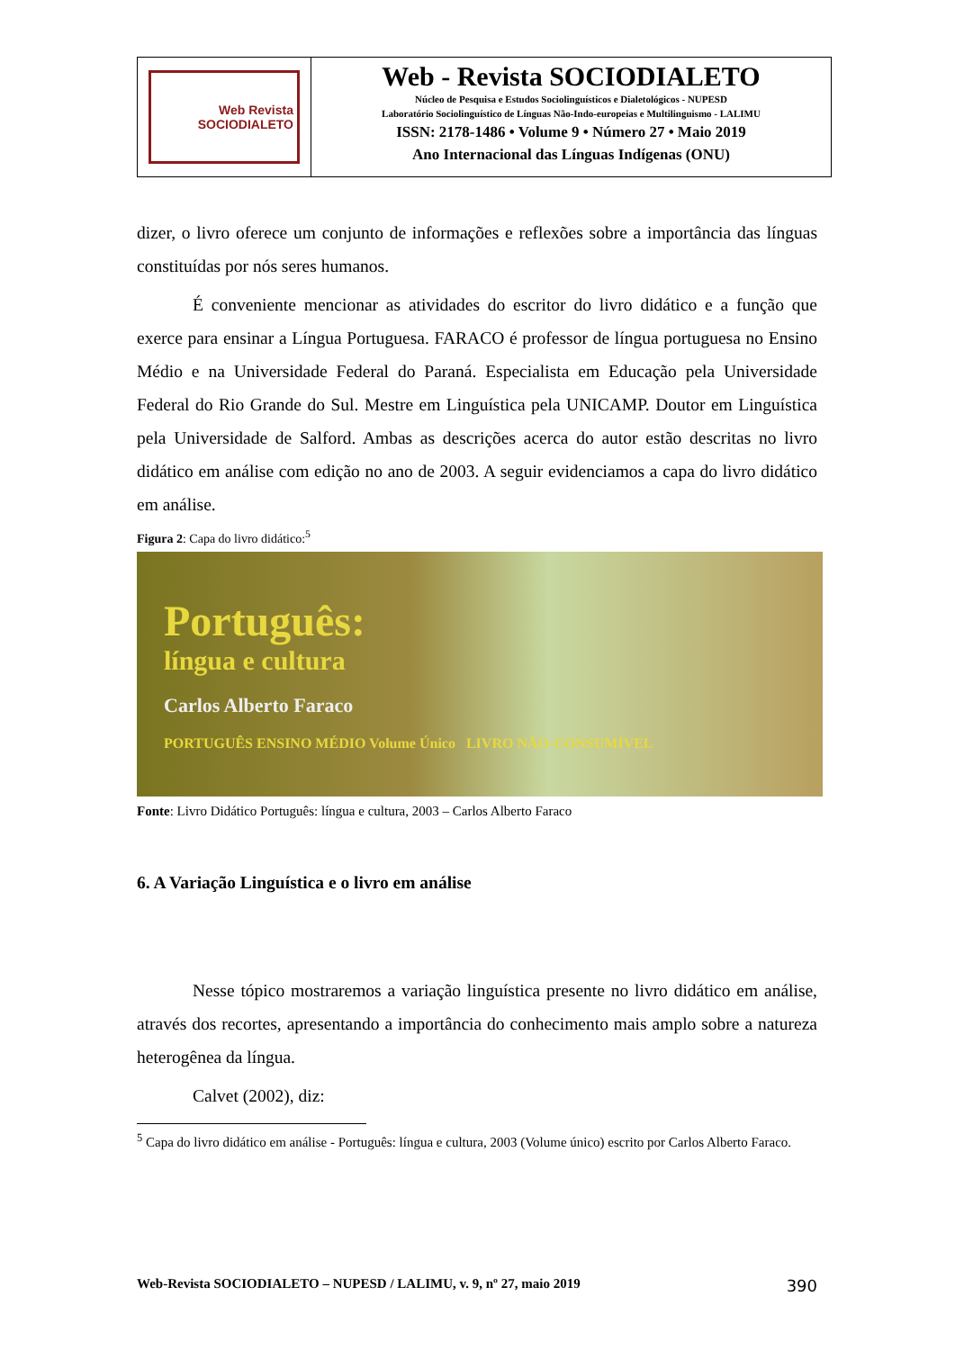Web Revista
SOCIODIALETO
Web - Revista SOCIODIALETO
Núcleo de Pesquisa e Estudos Sociolinguísticos e Dialetológicos - NUPESD
Laboratório Sociolinguístico de Línguas Não-Indo-europeias e Multilinguismo - LALIMU
ISSN: 2178-1486 • Volume 9 • Número 27 • Maio 2019
Ano Internacional das Línguas Indígenas (ONU)
dizer, o livro oferece um conjunto de informações e reflexões sobre a importância das línguas constituídas por nós seres humanos.
É conveniente mencionar as atividades do escritor do livro didático e a função que exerce para ensinar a Língua Portuguesa. FARACO é professor de língua portuguesa no Ensino Médio e na Universidade Federal do Paraná. Especialista em Educação pela Universidade Federal do Rio Grande do Sul. Mestre em Linguística pela UNICAMP. Doutor em Linguística pela Universidade de Salford. Ambas as descrições acerca do autor estão descritas no livro didático em análise com edição no ano de 2003. A seguir evidenciamos a capa do livro didático em análise.
Figura 2: Capa do livro didático:<sup>5</sup>
Português:
língua e cultura
Carlos Alberto Faraco
PORTUGUÊS ENSINO MÉDIO Volume Único LIVRO NÃO-CONSUMÍVEL
Fonte: Livro Didático Português: língua e cultura, 2003 – Carlos Alberto Faraco
6. A Variação Linguística e o livro em análise
Nesse tópico mostraremos a variação linguística presente no livro didático em análise, através dos recortes, apresentando a importância do conhecimento mais amplo sobre a natureza heterogênea da língua.
Calvet (2002), diz:
<sup>5</sup> Capa do livro didático em análise - Português: língua e cultura, 2003 (Volume único) escrito por Carlos Alberto Faraco.
Web-Revista SOCIODIALETO – NUPESD / LALIMU, v. 9, nº 27, maio 2019 390